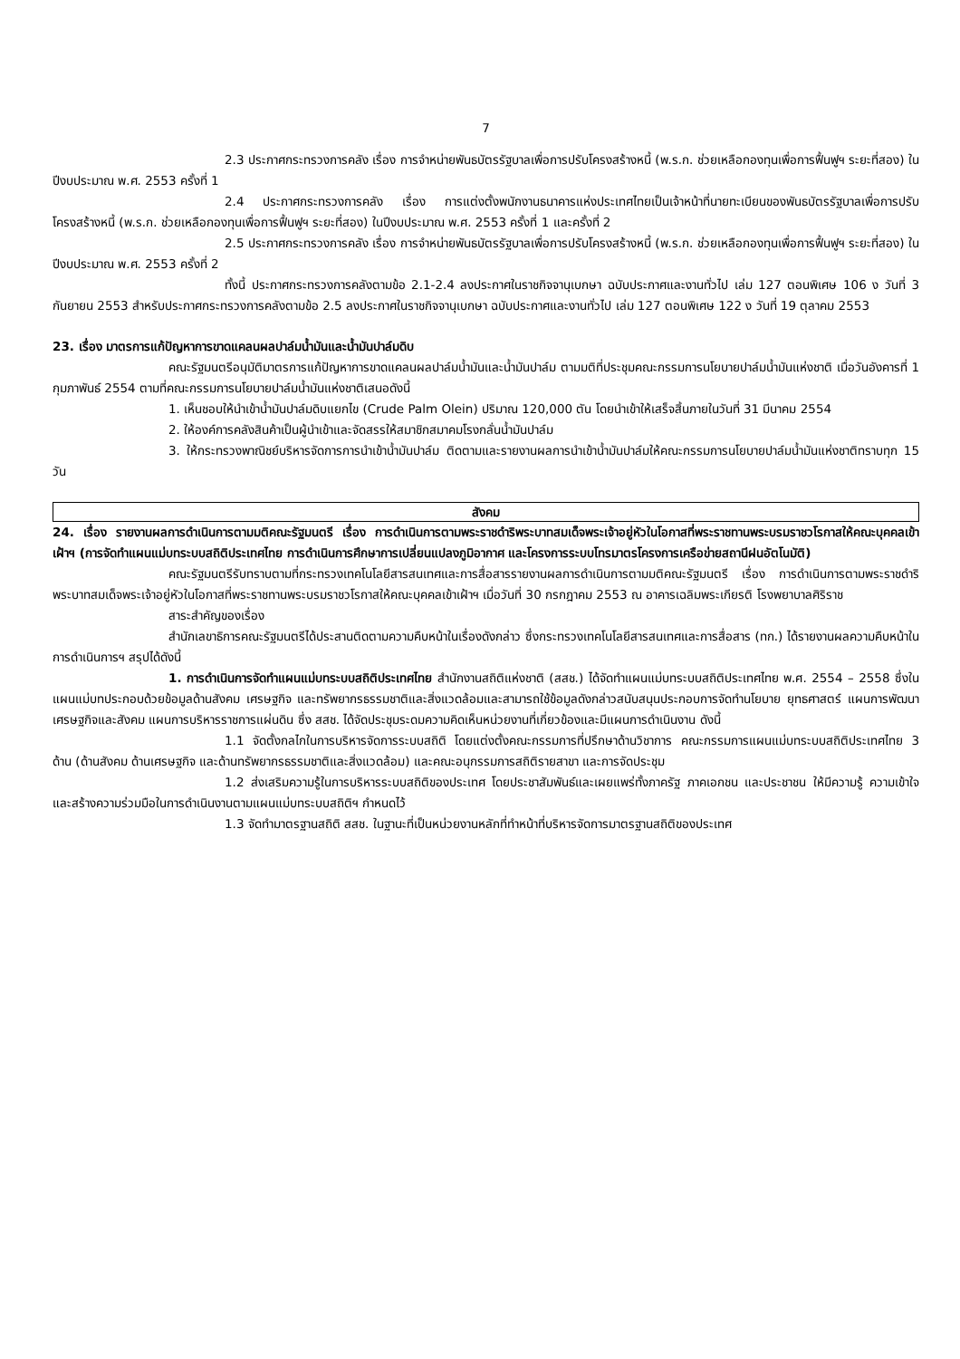7
2.3 ประกาศกระทรวงการคลัง เรื่อง การจำหน่ายพันธบัตรรัฐบาลเพื่อการปรับโครงสร้างหนี้ (พ.ร.ก. ช่วยเหลือกองทุนเพื่อการฟื้นฟูฯ ระยะที่สอง) ในปีงบประมาณ พ.ศ. 2553 ครั้งที่ 1
2.4 ประกาศกระทรวงการคลัง เรื่อง การแต่งตั้งพนักงานธนาคารแห่งประเทศไทยเป็นเจ้าหน้าที่นายทะเบียนของพันธบัตรรัฐบาลเพื่อการปรับโครงสร้างหนี้ (พ.ร.ก. ช่วยเหลือกองทุนเพื่อการฟื้นฟูฯ ระยะที่สอง) ในปีงบประมาณ พ.ศ. 2553 ครั้งที่ 1 และครั้งที่ 2
2.5 ประกาศกระทรวงการคลัง เรื่อง การจำหน่ายพันธบัตรรัฐบาลเพื่อการปรับโครงสร้างหนี้ (พ.ร.ก. ช่วยเหลือกองทุนเพื่อการฟื้นฟูฯ ระยะที่สอง) ในปีงบประมาณ พ.ศ. 2553 ครั้งที่ 2
ทั้งนี้ ประกาศกระทรวงการคลังตามข้อ 2.1-2.4 ลงประกาศในราชกิจจานุเบกษา ฉบับประกาศและงานทั่วไป เล่ม 127 ตอนพิเศษ 106 ง วันที่ 3 กันยายน 2553 สำหรับประกาศกระทรวงการคลังตามข้อ 2.5 ลงประกาศในราชกิจจานุเบกษา ฉบับประกาศและงานทั่วไป เล่ม 127 ตอนพิเศษ 122 ง วันที่ 19 ตุลาคม 2553
23. เรื่อง มาตรการแก้ปัญหาการขาดแคลนผลปาล์มน้ำมันและน้ำมันปาล์มดิบ
คณะรัฐมนตรีอนุมัติมาตรการแก้ปัญหาการขาดแคลนผลปาล์มน้ำมันและน้ำมันปาล์ม ตามมติที่ประชุมคณะกรรมการนโยบายปาล์มน้ำมันแห่งชาติ เมื่อวันอังคารที่ 1 กุมภาพันธ์ 2554 ตามที่คณะกรรมการนโยบายปาล์มน้ำมันแห่งชาติเสนอดังนี้
1. เห็นชอบให้นำเข้าน้ำมันปาล์มดิบแยกไข (Crude Palm Olein) ปริมาณ 120,000 ตัน โดยนำเข้าให้เสร็จสิ้นภายในวันที่ 31 มีนาคม 2554
2. ให้องค์การคลังสินค้าเป็นผู้นำเข้าและจัดสรรให้สมาชิกสมาคมโรงกลั่นน้ำมันปาล์ม
3. ให้กระทรวงพาณิชย์บริหารจัดการการนำเข้าน้ำมันปาล์ม ติดตามและรายงานผลการนำเข้าน้ำมันปาล์มให้คณะกรรมการนโยบายปาล์มน้ำมันแห่งชาติทราบทุก 15 วัน
สังคม
24. เรื่อง รายงานผลการดำเนินการตามมติคณะรัฐมนตรี เรื่อง การดำเนินการตามพระราชดำริพระบาทสมเด็จพระเจ้าอยู่หัวในโอกาสที่พระราชทานพระบรมราชวโรกาสให้คณะบุคคลเข้าเฝ้าฯ (การจัดทำแผนแม่บทระบบสถิติประเทศไทย การดำเนินการศึกษาการเปลี่ยนแปลงภูมิอากาศ และโครงการระบบโทรมาตรโครงการเครือข่ายสถานีฝนอัตโนมัติ)
คณะรัฐมนตรีรับทราบตามที่กระทรวงเทคโนโลยีสารสนเทศและการสื่อสารรายงานผลการดำเนินการตามมติคณะรัฐมนตรี เรื่อง การดำเนินการตามพระราชดำริพระบาทสมเด็จพระเจ้าอยู่หัวในโอกาสที่พระราชทานพระบรมราชวโรกาสให้คณะบุคคลเข้าเฝ้าฯ เมื่อวันที่ 30 กรกฎาคม 2553 ณ อาคารเฉลิมพระเกียรติ โรงพยาบาลศิริราช
สาระสำคัญของเรื่อง
สำนักเลขาธิการคณะรัฐมนตรีได้ประสานติดตามความคืบหน้าในเรื่องดังกล่าว ซึ่งกระทรวงเทคโนโลยีสารสนเทศและการสื่อสาร (ทก.) ได้รายงานผลความคืบหน้าในการดำเนินการฯ สรุปได้ดังนี้
1. การดำเนินการจัดทำแผนแม่บทระบบสถิติประเทศไทย สำนักงานสถิติแห่งชาติ (สสช.) ได้จัดทำแผนแม่บทระบบสถิติประเทศไทย พ.ศ. 2554 – 2558 ซึ่งในแผนแม่บทประกอบด้วยข้อมูลด้านสังคม เศรษฐกิจ และทรัพยากรธรรมชาติและสิ่งแวดล้อมและสามารถใช้ข้อมูลดังกล่าวสนับสนุนประกอบการจัดทำนโยบาย ยุทธศาสตร์ แผนการพัฒนาเศรษฐกิจและสังคม แผนการบริหารราชการแผ่นดิน ซึ่ง สสช. ได้จัดประชุมระดมความคิดเห็นหน่วยงานที่เกี่ยวข้องและมีแผนการดำเนินงาน ดังนี้
1.1 จัดตั้งกลไกในการบริหารจัดการระบบสถิติ โดยแต่งตั้งคณะกรรมการที่ปรึกษาด้านวิชาการ คณะกรรมการแผนแม่บทระบบสถิติประเทศไทย 3 ด้าน (ด้านสังคม ด้านเศรษฐกิจ และด้านทรัพยากรธรรมชาติและสิ่งแวดล้อม) และคณะอนุกรรมการสถิติรายสาขา และการจัดประชุม
1.2 ส่งเสริมความรู้ในการบริหารระบบสถิติของประเทศ โดยประชาสัมพันธ์และเผยแพร่ทั้งภาครัฐ ภาคเอกชน และประชาชน ให้มีความรู้ ความเข้าใจ และสร้างความร่วมมือในการดำเนินงานตามแผนแม่บทระบบสถิติฯ กำหนดไว้
1.3 จัดทำมาตรฐานสถิติ สสช. ในฐานะที่เป็นหน่วยงานหลักที่ทำหน้าที่บริหารจัดการมาตรฐานสถิติของประเทศ